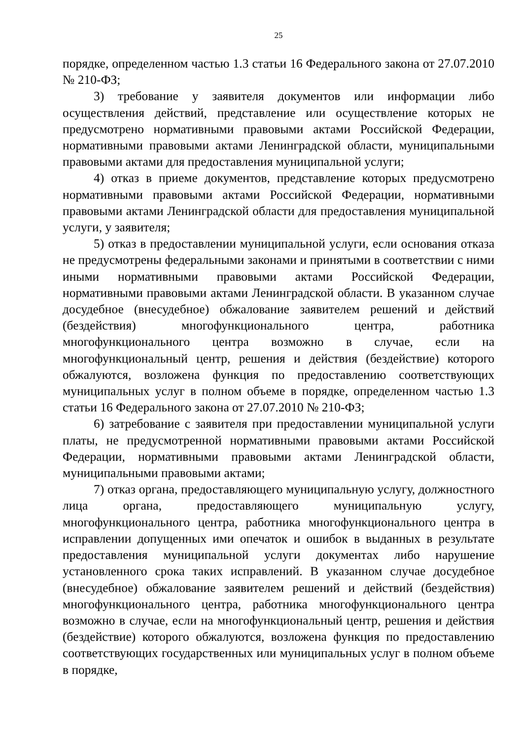25
порядке, определенном частью 1.3 статьи 16 Федерального закона от 27.07.2010 № 210-ФЗ;
3) требование у заявителя документов или информации либо осуществления действий, представление или осуществление которых не предусмотрено нормативными правовыми актами Российской Федерации, нормативными правовыми актами Ленинградской области, муниципальными правовыми актами для предоставления муниципальной услуги;
4) отказ в приеме документов, представление которых предусмотрено нормативными правовыми актами Российской Федерации, нормативными правовыми актами Ленинградской области для предоставления муниципальной услуги, у заявителя;
5) отказ в предоставлении муниципальной услуги, если основания отказа не предусмотрены федеральными законами и принятыми в соответствии с ними иными нормативными правовыми актами Российской Федерации, нормативными правовыми актами Ленинградской области. В указанном случае досудебное (внесудебное) обжалование заявителем решений и действий (бездействия) многофункционального центра, работника многофункционального центра возможно в случае, если на многофункциональный центр, решения и действия (бездействие) которого обжалуются, возложена функция по предоставлению соответствующих муниципальных услуг в полном объеме в порядке, определенном частью 1.3 статьи 16 Федерального закона от 27.07.2010 № 210-ФЗ;
6) затребование с заявителя при предоставлении муниципальной услуги платы, не предусмотренной нормативными правовыми актами Российской Федерации, нормативными правовыми актами Ленинградской области, муниципальными правовыми актами;
7) отказ органа, предоставляющего муниципальную услугу, должностного лица органа, предоставляющего муниципальную услугу, многофункционального центра, работника многофункционального центра в исправлении допущенных ими опечаток и ошибок в выданных в результате предоставления муниципальной услуги документах либо нарушение установленного срока таких исправлений. В указанном случае досудебное (внесудебное) обжалование заявителем решений и действий (бездействия) многофункционального центра, работника многофункционального центра возможно в случае, если на многофункциональный центр, решения и действия (бездействие) которого обжалуются, возложена функция по предоставлению соответствующих государственных или муниципальных услуг в полном объеме в порядке,